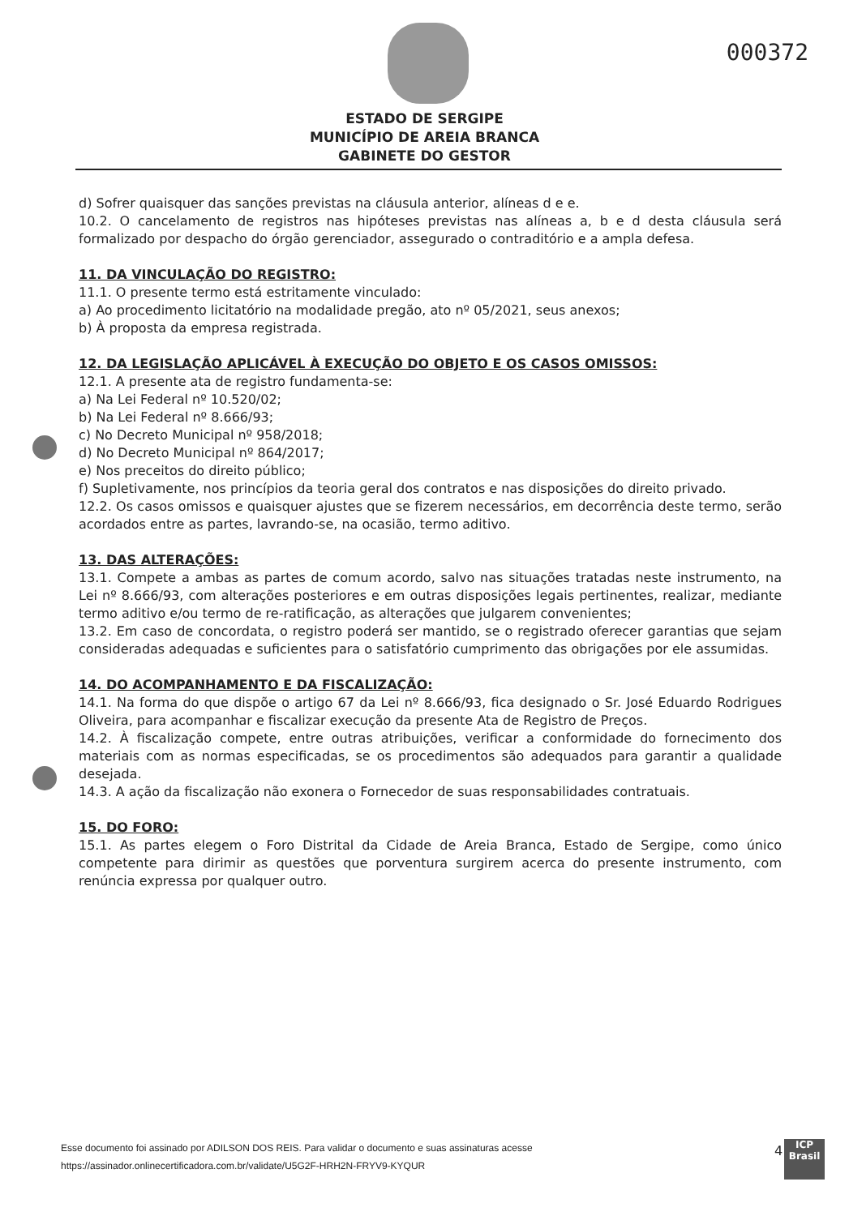000372
ESTADO DE SERGIPE
MUNICÍPIO DE AREIA BRANCA
GABINETE DO GESTOR
d) Sofrer quaisquer das sanções previstas na cláusula anterior, alíneas d e e.
10.2. O cancelamento de registros nas hipóteses previstas nas alíneas a, b e d desta cláusula será formalizado por despacho do órgão gerenciador, assegurado o contraditório e a ampla defesa.
11. DA VINCULAÇÃO DO REGISTRO:
11.1. O presente termo está estritamente vinculado:
a) Ao procedimento licitatório na modalidade pregão, ato nº 05/2021, seus anexos;
b) À proposta da empresa registrada.
12. DA LEGISLAÇÃO APLICÁVEL À EXECUÇÃO DO OBJETO E OS CASOS OMISSOS:
12.1. A presente ata de registro fundamenta-se:
a) Na Lei Federal nº 10.520/02;
b) Na Lei Federal nº 8.666/93;
c) No Decreto Municipal nº 958/2018;
d) No Decreto Municipal nº 864/2017;
e) Nos preceitos do direito público;
f) Supletivamente, nos princípios da teoria geral dos contratos e nas disposições do direito privado.
12.2. Os casos omissos e quaisquer ajustes que se fizerem necessários, em decorrência deste termo, serão acordados entre as partes, lavrando-se, na ocasião, termo aditivo.
13. DAS ALTERAÇÕES:
13.1. Compete a ambas as partes de comum acordo, salvo nas situações tratadas neste instrumento, na Lei nº 8.666/93, com alterações posteriores e em outras disposições legais pertinentes, realizar, mediante termo aditivo e/ou termo de re-ratificação, as alterações que julgarem convenientes;
13.2. Em caso de concordata, o registro poderá ser mantido, se o registrado oferecer garantias que sejam consideradas adequadas e suficientes para o satisfatório cumprimento das obrigações por ele assumidas.
14. DO ACOMPANHAMENTO E DA FISCALIZAÇÃO:
14.1. Na forma do que dispõe o artigo 67 da Lei nº 8.666/93, fica designado o Sr. José Eduardo Rodrigues Oliveira, para acompanhar e fiscalizar execução da presente Ata de Registro de Preços.
14.2. À fiscalização compete, entre outras atribuições, verificar a conformidade do fornecimento dos materiais com as normas especificadas, se os procedimentos são adequados para garantir a qualidade desejada.
14.3. A ação da fiscalização não exonera o Fornecedor de suas responsabilidades contratuais.
15. DO FORO:
15.1. As partes elegem o Foro Distrital da Cidade de Areia Branca, Estado de Sergipe, como único competente para dirimir as questões que porventura surgirem acerca do presente instrumento, com renúncia expressa por qualquer outro.
Esse documento foi assinado por ADILSON DOS REIS. Para validar o documento e suas assinaturas acesse
https://assinador.onlinecertificadora.com.br/validate/U5G2F-HRH2N-FRYV9-KYQUR
4
ICP
Brasil